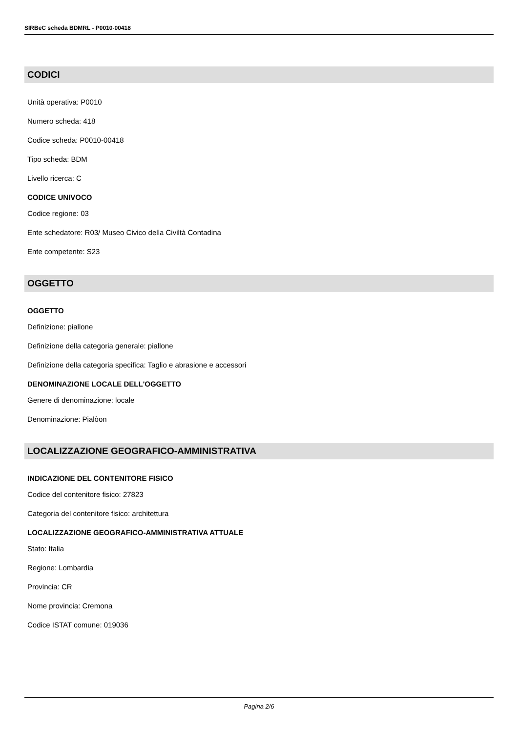SIRBeC scheda BDMRL - P0010-00418
CODICI
Unità operativa: P0010
Numero scheda: 418
Codice scheda: P0010-00418
Tipo scheda: BDM
Livello ricerca: C
CODICE UNIVOCO
Codice regione: 03
Ente schedatore: R03/ Museo Civico della Civiltà Contadina
Ente competente: S23
OGGETTO
OGGETTO
Definizione: piallone
Definizione della categoria generale: piallone
Definizione della categoria specifica: Taglio e abrasione e accessori
DENOMINAZIONE LOCALE DELL'OGGETTO
Genere di denominazione: locale
Denominazione: Pialòon
LOCALIZZAZIONE GEOGRAFICO-AMMINISTRATIVA
INDICAZIONE DEL CONTENITORE FISICO
Codice del contenitore fisico: 27823
Categoria del contenitore fisico: architettura
LOCALIZZAZIONE GEOGRAFICO-AMMINISTRATIVA ATTUALE
Stato: Italia
Regione: Lombardia
Provincia: CR
Nome provincia: Cremona
Codice ISTAT comune: 019036
Pagina 2/6